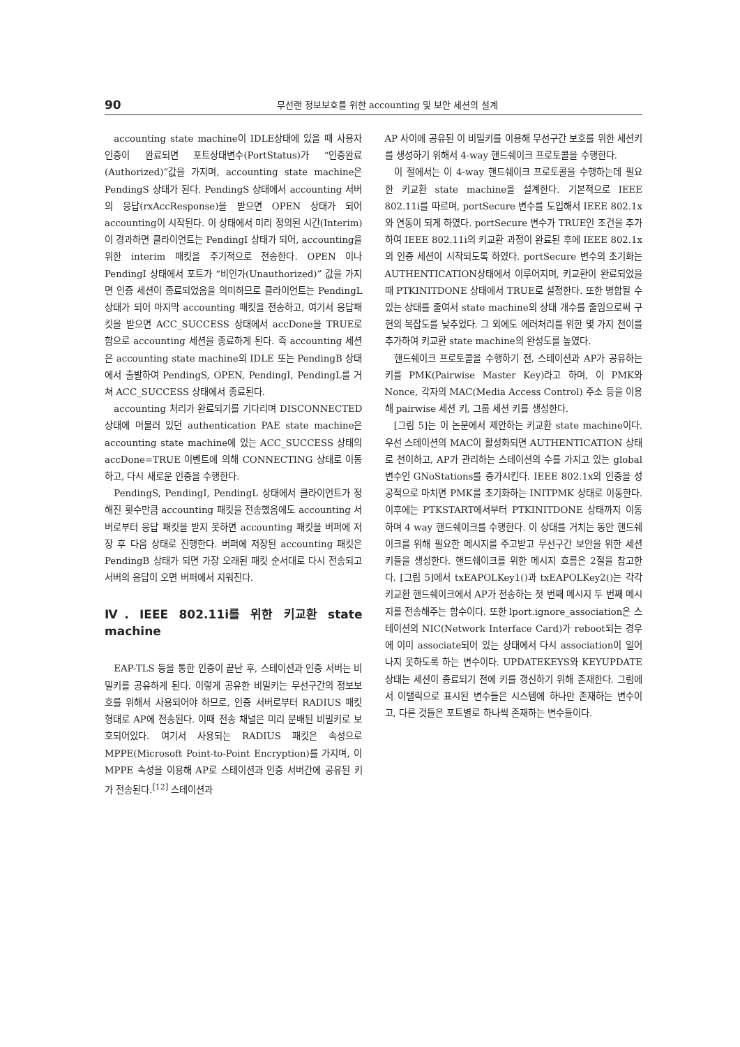90 무선랜 정보보호를 위한 accounting 및 보안 세션의 설계
accounting state machine이 IDLE상태에 있을 때 사용자 인증이 완료되면 포트상태변수(PortStatus)가 “인증완료(Authorized)”값을 가지며, accounting state machine은 PendingS 상태가 된다. PendingS 상태에서 accounting 서버의 응답(rxAccResponse)을 받으면 OPEN 상태가 되어 accounting이 시작된다. 이 상태에서 미리 정의된 시간(Interim)이 경과하면 클라이언트는 PendingI 상태가 되어, accounting을 위한 interim 패킷을 주기적으로 전송한다. OPEN 이나 PendingI 상태에서 포트가 “비인가(Unauthorized)” 값을 가지면 인증 세션이 종료되었음을 의미하므로 클라이언트는 PendingL 상태가 되어 마지막 accounting 패킷을 전송하고, 여기서 응답패킷을 받으면 ACC_SUCCESS 상태에서 accDone을 TRUE로 함으로 accounting 세션을 종료하게 된다. 즉 accounting 세션은 accounting state machine의 IDLE 또는 PendingB 상태에서 출발하여 PendingS, OPEN, PendingI, PendingL를 거쳐 ACC_SUCCESS 상태에서 종료된다.
accounting 처리가 완료되기를 기다리며 DISCONNECTED 상태에 머물러 있던 authentication PAE state machine은 accounting state machine에 있는 ACC_SUCCESS 상태의 accDone=TRUE 이벤트에 의해 CONNECTING 상태로 이동하고, 다시 새로운 인증을 수행한다.
PendingS, PendingI, PendingL 상태에서 클라이언트가 정해진 횟수만큼 accounting 패킷을 전송했음에도 accounting 서버로부터 응답 패킷을 받지 못하면 accounting 패킷을 버퍼에 저장 후 다음 상태로 진행한다. 버퍼에 저장된 accounting 패킷은 PendingB 상태가 되면 가장 오래된 패킷 순서대로 다시 전송되고 서버의 응답이 오면 버퍼에서 지워진다.
Ⅳ. IEEE 802.11i를 위한 키교환 state machine
EAP-TLS 등을 통한 인증이 끝난 후, 스테이션과 인증 서버는 비밀키를 공유하게 된다. 이렇게 공유한 비밀키는 무선구간의 정보보호를 위해서 사용되어야 하므로, 인증 서버로부터 RADIUS 패킷 형태로 AP에 전송된다. 이때 전송 채널은 미리 분배된 비밀키로 보호되어있다. 여기서 사용되는 RADIUS 패킷은 속성으로 MPPE(Microsoft Point-to-Point Encryption)를 가지며, 이 MPPE 속성을 이용해 AP로 스테이션과 인증 서버간에 공유된 키가 전송된다.<sup>[12]</sup> 스테이션과
AP 사이에 공유된 이 비밀키를 이용해 무선구간 보호를 위한 세션키를 생성하기 위해서 4-way 핸드쉐이크 프로토콜을 수행한다.
이 절에서는 이 4-way 핸드쉐이크 프로토콜을 수행하는데 필요한 키교환 state machine을 설계한다. 기본적으로 IEEE 802.11i를 따르며, portSecure 변수를 도입해서 IEEE 802.1x 와 연동이 되게 하였다. portSecure 변수가 TRUE인 조건을 추가하여 IEEE 802.11i의 키교환 과정이 완료된 후에 IEEE 802.1x의 인증 세션이 시작되도록 하였다. portSecure 변수의 초기화는 AUTHENTICATION상태에서 이루어지며, 키교환이 완료되었을 때 PTKINITDONE 상태에서 TRUE로 설정한다. 또한 병합될 수 있는 상태를 줄여서 state machine의 상태 개수를 줄임으로써 구현의 복잡도를 낮추었다. 그 외에도 에러처리를 위한 몇 가지 천이를 추가하여 키교환 state machine의 완성도를 높였다.
핸드쉐이크 프로토콜을 수행하기 전, 스테이션과 AP가 공유하는 키를 PMK(Pairwise Master Key)라고 하며, 이 PMK와 Nonce, 각자의 MAC(Media Access Control) 주소 등을 이용해 pairwise 세션 키, 그룹 세션 키를 생성한다.
[그림 5]는 이 논문에서 제안하는 키교환 state machine이다. 우선 스테이션의 MAC이 활성화되면 AUTHENTICATION 상태로 천이하고, AP가 관리하는 스테이션의 수를 가지고 있는 global 변수인 GNoStations를 증가시킨다. IEEE 802.1x의 인증을 성공적으로 마치면 PMK를 초기화하는 INITPMK 상태로 이동한다. 이후에는 PTKSTART에서부터 PTKINITDONE 상태까지 이동하며 4 way 핸드쉐이크를 수행한다. 이 상태를 거치는 동안 핸드쉐이크를 위해 필요한 메시지를 주고받고 무선구간 보안을 위한 세션키들을 생성한다. 핸드쉐이크를 위한 메시지 흐름은 2절을 참고한다. [그림 5]에서 txEAPOLKey1()과 txEAPOLKey2()는 각각 키교환 핸드쉐이크에서 AP가 전송하는 첫 번째 메시지 두 번째 메시지를 전송해주는 함수이다. 또한 lport.ignore_association은 스테이션의 NIC(Network Interface Card)가 reboot되는 경우에 이미 associate되어 있는 상태에서 다시 association이 일어나지 못하도록 하는 변수이다. UPDATEKEYS와 KEYUPDATE 상태는 세션이 종료되기 전에 키를 갱신하기 위해 존재한다. 그림에서 이탤릭으로 표시된 변수들은 시스템에 하나만 존재하는 변수이고, 다른 것들은 포트별로 하나씩 존재하는 변수들이다.